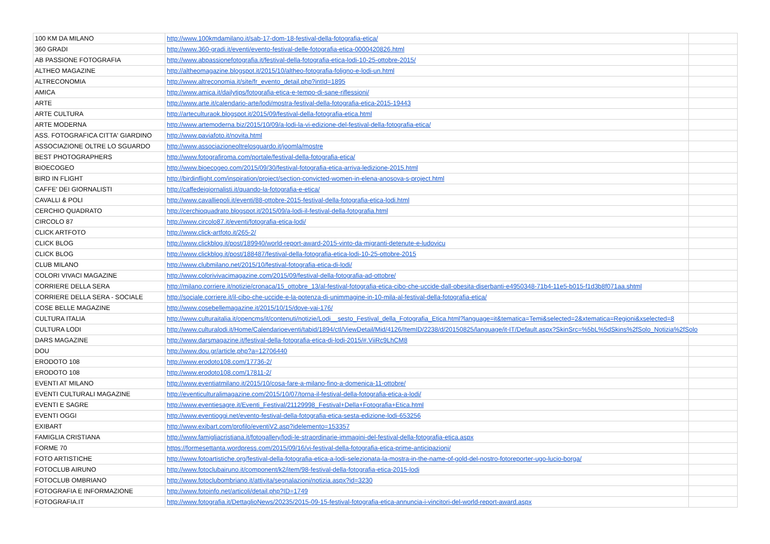| 100 KM DA MILANO | http://www.100kmdamilano.it/sab-17-dom-18-festival-della-fotografia-etica/ | |
| 360 GRADI | http://www.360-gradi.it/eventi/evento-festival-delle-fotografia-etica-0000420826.html | |
| AB PASSIONE FOTOGRAFIA | http://www.abpassionefotografia.it/festival-della-fotografia-etica-lodi-10-25-ottobre-2015/ | |
| ALTHEO MAGAZINE | http://altheomagazine.blogspot.it/2015/10/altheo-fotografia-foligno-e-lodi-un.html | |
| ALTRECONOMIA | http://www.altreconomia.it/site/fr_evento_detail.php?intId=1895 | |
| AMICA | http://www.amica.it/dailytips/fotografia-etica-e-tempo-di-sane-riflessioni/ | |
| ARTE | http://www.arte.it/calendario-arte/lodi/mostra-festival-della-fotografia-etica-2015-19443 | |
| ARTE CULTURA | http://arteculturaok.blogspot.it/2015/09/festival-della-fotografia-etica.html | |
| ARTE MODERNA | http://www.artemoderna.biz/2015/10/09/a-lodi-la-vi-edizione-del-festival-della-fotografia-etica/ | |
| ASS. FOTOGRAFICA CITTA' GIARDINO | http://www.paviafoto.it/novita.html | |
| ASSOCIAZIONE OLTRE LO SGUARDO | http://www.associazioneoltrelosguardo.it/joomla/mostre | |
| BEST PHOTOGRAPHERS | http://www.fotografiroma.com/portale/festival-della-fotografia-etica/ | |
| BIOECOGEO | http://www.bioecogeo.com/2015/09/30/festival-fotografia-etica-arriva-ledizione-2015.html | |
| BIRD IN FLIGHT | http://birdinflight.com/inspiration/project/section-convicted-women-in-elena-anosova-s-project.html | |
| CAFFE' DEI GIORNALISTI | http://caffedeigiornalisti.it/quando-la-fotografia-e-etica/ | |
| CAVALLI & POLI | http://www.cavalliepoli.it/eventi/88-ottobre-2015-festival-della-fotografia-etica-lodi.html | |
| CERCHIO QUADRATO | http://cerchioquadrato.blogspot.it/2015/09/a-lodi-il-festival-della-fotografia.html | |
| CIRCOLO 87 | http://www.circolo87.it/eventi/fotografia-etica-lodi/ | |
| CLICK ARTFOTO | http://www.click-artfoto.it/265-2/ | |
| CLICK BLOG | http://www.clickblog.it/post/189940/world-report-award-2015-vinto-da-migranti-detenute-e-ludovicu | |
| CLICK BLOG | http://www.clickblog.it/post/188487/festival-della-fotografia-etica-lodi-10-25-ottobre-2015 | |
| CLUB MILANO | http://www.clubmilano.net/2015/10/festival-fotografia-etica-di-lodi/ | |
| COLORI VIVACI MAGAZINE | http://www.colorivivacimagazine.com/2015/09/festival-della-fotografia-ad-ottobre/ | |
| CORRIERE DELLA SERA | http://milano.corriere.it/notizie/cronaca/15_ottobre_13/al-festival-fotografia-etica-cibo-che-uccide-dall-obesita-diserbanti-e4950348-71b4-11e5-b015-f1d3b8f071aa.shtml | |
| CORRIERE DELLA SERA - SOCIALE | http://sociale.corriere.it/il-cibo-che-uccide-e-la-potenza-di-unimmagine-in-10-mila-al-festival-della-fotografia-etica/ | |
| COSE BELLE MAGAZINE | http://www.cosebellemagazine.it/2015/10/15/dove-vai-176/ | |
| CULTURA ITALIA | http://www.culturaitalia.it/opencms/it/contenuti/notizie/Lodi__sesto_Festival_della_Fotografia_Etica.html?language=it&tematica=Temi&selected=2&xtematica=Regioni&xselected=8 | |
| CULTURA LODI | http://www.culturalodi.it/Home/Calendarioeventi/tabid/1894/ctl/ViewDetail/Mid/4126/ItemID/2238/d/20150825/language/it-IT/Default.aspx?SkinSrc=%5bL%5dSkins%2fSolo_Notizia%2fSolo | |
| DARS MAGAZINE | http://www.darsmagazine.it/festival-della-fotografia-etica-di-lodi-2015/#.ViiRc9LhCM8 | |
| DOU | http://www.dou.gr/article.php?a=12706440 | |
| ERODOTO 108 | http://www.erodoto108.com/17736-2/ | |
| ERODOTO 108 | http://www.erodoto108.com/17811-2/ | |
| EVENTI AT MILANO | http://www.eventiatmilano.it/2015/10/cosa-fare-a-milano-fino-a-domenica-11-ottobre/ | |
| EVENTI CULTURALI MAGAZINE | http://eventiculturalimagazine.com/2015/10/07/torna-il-festival-della-fotografia-etica-a-lodi/ | |
| EVENTI E SAGRE | http://www.eventiesagre.it/Eventi_Festival/21129998_Festival+Della+Fotografia+Etica.html | |
| EVENTI OGGI | http://www.eventioggi.net/evento-festival-della-fotografia-etica-sesta-edizione-lodi-653256 | |
| EXIBART | http://www.exibart.com/profilo/eventiV2.asp?idelemento=153357 | |
| FAMIGLIA CRISTIANA | http://www.famigliacristiana.it/fotogallery/lodi-le-straordinarie-immagini-del-festival-della-fotografia-etica.aspx | |
| FORME 70 | https://formesettanta.wordpress.com/2015/09/16/vi-festival-della-fotografia-etica-prime-anticipazioni/ | |
| FOTO ARTISTICHE | http://www.fotoartistiche.org/festival-della-fotografia-etica-a-lodi-selezionata-la-mostra-in-the-name-of-gold-del-nostro-fotoreporter-ugo-lucio-borga/ | |
| FOTOCLUB AIRUNO | http://www.fotoclubairuno.it/component/k2/item/98-festival-della-fotografia-etica-2015-lodi | |
| FOTOCLUB OMBRIANO | http://www.fotoclubombriano.it/attivita/segnalazioni/notizia.aspx?id=3230 | |
| FOTOGRAFIA E INFORMAZIONE | http://www.fotoinfo.net/articoli/detail.php?ID=1749 | |
| FOTOGRAFIA.IT | http://www.fotografia.it/DettaglioNews/20235/2015-09-15-festival-fotografia-etica-annuncia-i-vincitori-del-world-report-award.aspx | |